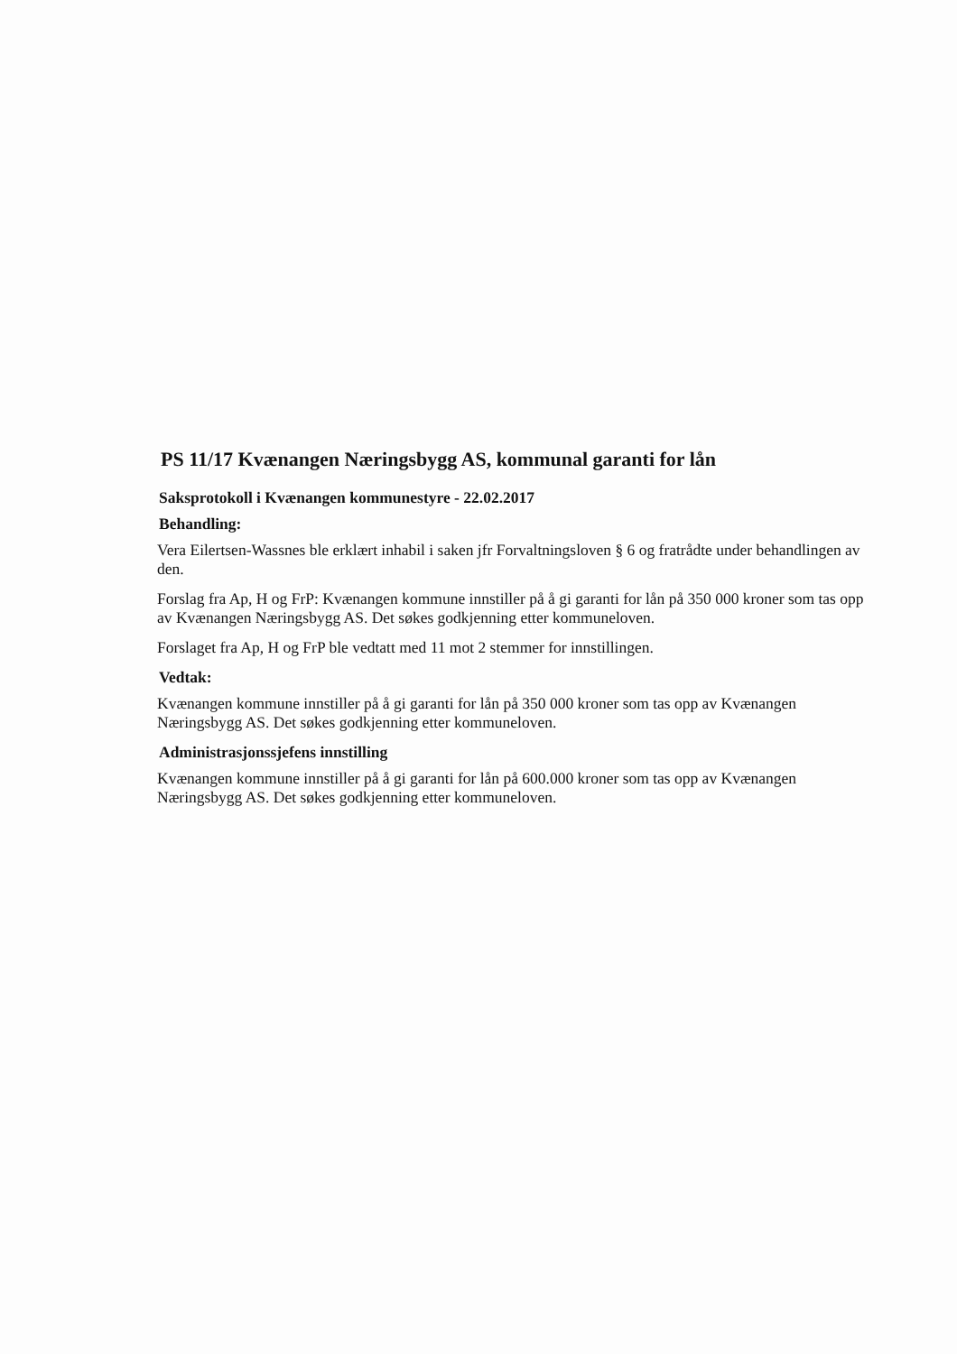PS 11/17 Kvænangen Næringsbygg AS, kommunal garanti for lån
Saksprotokoll i Kvænangen kommunestyre - 22.02.2017
Behandling:
Vera Eilertsen-Wassnes ble erklært inhabil i saken jfr Forvaltningsloven § 6 og fratrådte under behandlingen av den.
Forslag fra Ap, H og FrP: Kvænangen kommune innstiller på å gi garanti for lån på 350 000 kroner som tas opp av Kvænangen Næringsbygg AS. Det søkes godkjenning etter kommuneloven.
Forslaget fra Ap, H og FrP ble vedtatt med 11 mot 2 stemmer for innstillingen.
Vedtak:
Kvænangen kommune innstiller på å gi garanti for lån på 350 000 kroner som tas opp av Kvænangen Næringsbygg AS. Det søkes godkjenning etter kommuneloven.
Administrasjonssjefens innstilling
Kvænangen kommune innstiller på å gi garanti for lån på 600.000 kroner som tas opp av Kvænangen Næringsbygg AS. Det søkes godkjenning etter kommuneloven.